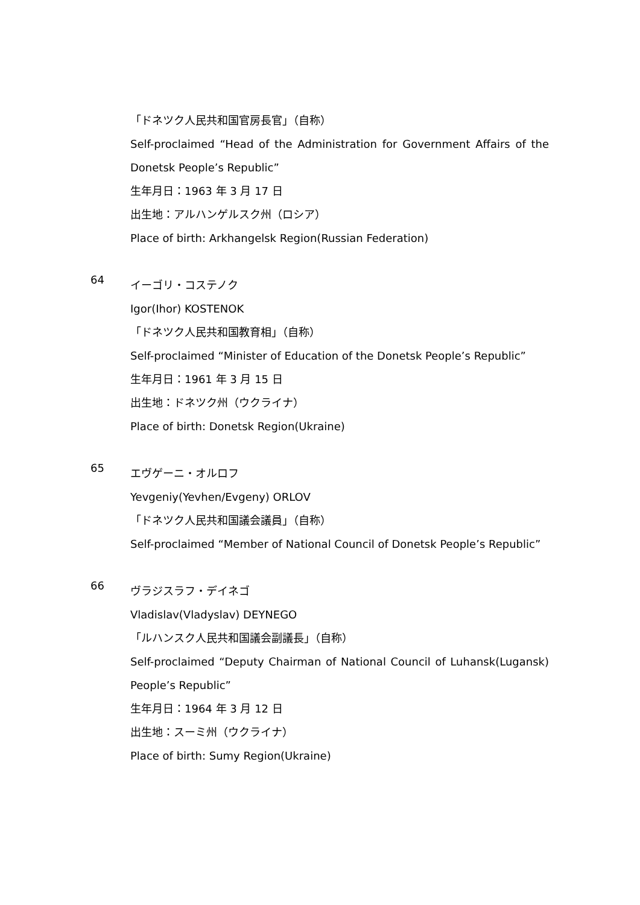「ドネツク人民共和国官房長官」（自称）
Self-proclaimed “Head of the Administration for Government Affairs of the Donetsk People’s Republic”
生年月日：1963 年 3 月 17 日
出生地：アルハンゲルスク州（ロシア）
Place of birth: Arkhangelsk Region(Russian Federation)
64
イーゴリ・コステノク
Igor(Ihor) KOSTENOK
「ドネツク人民共和国教育相」（自称）
Self-proclaimed “Minister of Education of the Donetsk People’s Republic”
生年月日：1961 年 3 月 15 日
出生地：ドネツク州（ウクライナ）
Place of birth: Donetsk Region(Ukraine)
65
エヴゲーニ・オルロフ
Yevgeniy(Yevhen/Evgeny) ORLOV
「ドネツク人民共和国議会議員」（自称）
Self-proclaimed “Member of National Council of Donetsk People’s Republic”
66
ヴラジスラフ・デイネゴ
Vladislav(Vladyslav) DEYNEGO
「ルハンスク人民共和国議会副議長」（自称）
Self-proclaimed “Deputy Chairman of National Council of Luhansk(Lugansk) People’s Republic”
生年月日：1964 年 3 月 12 日
出生地：スーミ州（ウクライナ）
Place of birth: Sumy Region(Ukraine)